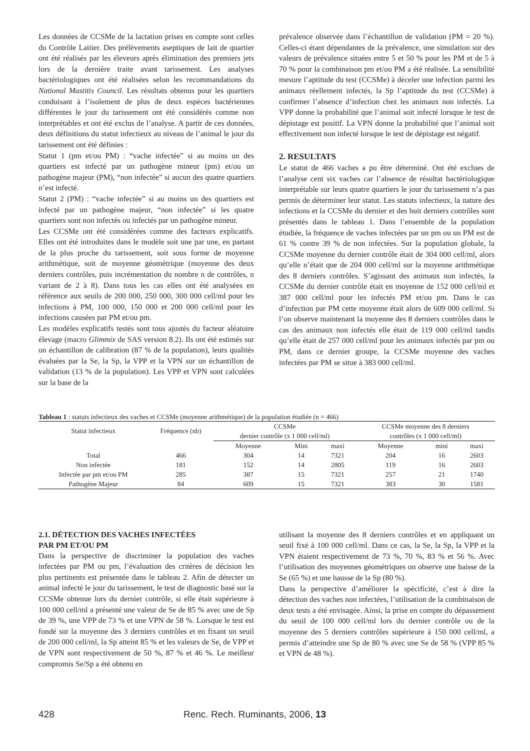Les données de CCSMe de la lactation prises en compte sont celles du Contrôle Laitier. Des prélèvements aseptiques de lait de quartier ont été réalisés par les éleveurs après élimination des premiers jets lors de la dernière traite avant tarissement. Les analyses bactériologiques ont été réalisées selon les recommandations du National Mastitis Council. Les résultats obtenus pour les quartiers conduisant à l’isolement de plus de deux espèces bactériennes différentes le jour du tarissement ont été considérés comme non interprétables et ont été exclus de l’analyse. A partir de ces données, deux définitions du statut infectieux au niveau de l’animal le jour du tarissement ont été définies :
Statut 1 (pm et/ou PM) : “vache infectée” si au moins un des quartiers est infecté par un pathogène mineur (pm) et/ou un pathogène majeur (PM), “non infectée” si aucun des quatre quartiers n’est infecté.
Statut 2 (PM) : “vache infectée” si au moins un des quartiers est infecté par un pathogène majeur, “non infectée” si les quatre quartiers sont non infectés ou infectés par un pathogène mineur.
Les CCSMe ont été considérées comme des facteurs explicatifs. Elles ont été introduites dans le modèle soit une par une, en partant de la plus proche du tarissement, soit sous forme de moyenne arithmétique, soit de moyenne géométrique (moyenne des deux derniers contrôles, puis incrémentation du nombre n de contrôles, n variant de 2 à 8). Dans tous les cas elles ont été analysées en référence aux seuils de 200 000, 250 000, 300 000 cell/ml pour les infections à PM, 100 000, 150 000 et 200 000 cell/ml pour les infections causées par PM et/ou pm.
Les modèles explicatifs testés sont tous ajustés du facteur aléatoire élevage (macro Glimmix de SAS version 8.2). Ils ont été estimés sur un échantillon de calibration (87 % de la population), leurs qualités évaluées par la Se, la Sp, la VPP et la VPN sur un échantillon de validation (13 % de la population). Les VPP et VPN sont calculées sur la base de la
prévalence observée dans l’échantillon de validation (PM = 20 %). Celles-ci étant dépendantes de la prévalence, une simulation sur des valeurs de prévalence situées entre 5 et 50 % pour les PM et de 5 à 70 % pour la combinaison pm et/ou PM a été réalisée. La sensibilité mesure l’aptitude du test (CCSMe) à déceler une infection parmi les animaux réellement infectés, la Sp l’aptitude du test (CCSMe) à confirmer l’absence d’infection chez les animaux non infectés. La VPP donne la probabilité que l’animal soit infecté lorsque le test de dépistage est positif. La VPN donne la probabilité que l’animal soit effectivement non infecté lorsque le test de dépistage est négatif.
2. RESULTATS
Le statut de 466 vaches a pu être déterminé. Ont été exclues de l’analyse cent six vaches car l’absence de résultat bactériologique interprétable sur leurs quatre quartiers le jour du tarissement n’a pas permis de déterminer leur statut. Les statuts infectieux, la nature des infections et la CCSMe du dernier et des huit derniers contrôles sont présentés dans le tableau 1. Dans l’ensemble de la population étudiée, la fréquence de vaches infectées par un pm ou un PM est de 61 % contre 39 % de non infectées. Sur la population globale, la CCSMe moyenne du dernier contrôle était de 304 000 cell/ml, alors qu’elle n’était que de 204 000 cell/ml sur la moyenne arithmétique des 8 derniers contrôles. S’agissant des animaux non infectés, la CCSMe du dernier contrôle était en moyenne de 152 000 cell/ml et 387 000 cell/ml pour les infectés PM et/ou pm. Dans le cas d’infection par PM cette moyenne était alors de 609 000 cell/ml. Si l’on observe maintenant la moyenne des 8 derniers contrôles dans le cas des animaux non infectés elle était de 119 000 cell/ml tandis qu’elle était de 257 000 cell/ml pour les animaux infectés par pm ou PM, dans ce dernier groupe, la CCSMe moyenne des vaches infectées par PM se situe à 383 000 cell/ml.
Tableau 1 : statuts infectieux des vaches et CCSMe (moyenne arithmétique) de la population étudiée (n = 466)
| Statut infectieux | Fréquence (nb) | CCSMe dernier contrôle (x 1 000 cell/ml) | | | CCSMe moyenne des 8 derniers contrôles (x 1 000 cell/ml) | | |
| --- | --- | --- | --- | --- | --- | --- | --- |
| | | Moyenne | Mini | maxi | Moyenne | mini | maxi |
| Total | 466 | 304 | 14 | 7321 | 204 | 16 | 2603 |
| Non infectée | 181 | 152 | 14 | 2805 | 119 | 16 | 2603 |
| Infectée par pm et/ou PM | 285 | 387 | 15 | 7321 | 257 | 21 | 1740 |
| Pathogène Majeur | 84 | 609 | 15 | 7321 | 383 | 30 | 1581 |
2.1. DÉTECTION DES VACHES INFECTÉES
PAR PM ET/OU PM
Dans la perspective de discriminer la population des vaches infectées par PM ou pm, l’évaluation des critères de décision les plus pertinents est présentée dans le tableau 2. Afin de détecter un animal infecté le jour du tarissement, le test de diagnostic basé sur la CCSMe obtenue lors du dernier contrôle, si elle était supérieure à 100 000 cell/ml a présenté une valeur de Se de 85 % avec une de Sp de 39 %, une VPP de 73 % et une VPN de 58 %. Lorsque le test est fondé sur la moyenne des 3 derniers contrôles et en fixant un seuil de 200 000 cell/ml, la Sp atteint 85 % et les valeurs de Se, de VPP et de VPN sont respectivement de 50 %, 87 % et 46 %. Le meilleur compromis Se/Sp a été obtenu en
utilisant la moyenne des 8 derniers contrôles et en appliquant un seuil fixé à 100 000 cell/ml. Dans ce cas, la Se, la Sp, la VPP et la VPN étaient respectivement de 73 %, 70 %, 83 % et 56 %. Avec l’utilisation des moyennes géométriques on observe une baisse de la Se (65 %) et une hausse de la Sp (80 %).
Dans la perspective d’améliorer la spécificité, c’est à dire la détection des vaches non infectées, l’utilisation de la combinaison de deux tests a été envisagée. Ainsi, la prise en compte du dépassement du seuil de 100 000 cell/ml lors du dernier contrôle ou de la moyenne des 5 derniers contrôles supérieure à 150 000 cell/ml, a permis d’atteindre une Sp de 80 % avec une Se de 58 % (VPP 85 % et VPN de 48 %).
428 Renc. Rech. Ruminants, 2006, 13